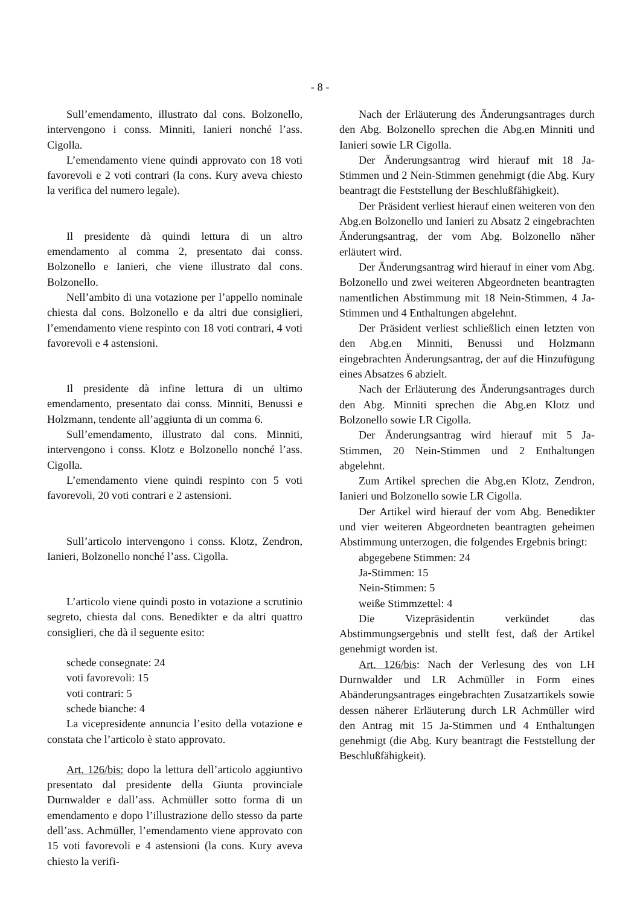- 8 -
Sull’emendamento, illustrato dal cons. Bolzonello, intervengono i conss. Minniti, Ianieri nonché l’ass. Cigolla.
L’emendamento viene quindi approvato con 18 voti favorevoli e 2 voti contrari (la cons. Kury aveva chiesto la verifica del numero legale).
Il presidente dà quindi lettura di un altro emendamento al comma 2, presentato dai conss. Bolzonello e Ianieri, che viene illustrato dal cons. Bolzonello.
Nell’ambito di una votazione per l’appello nominale chiesta dal cons. Bolzonello e da altri due consiglieri, l’emendamento viene respinto con 18 voti contrari, 4 voti favorevoli e 4 astensioni.
Il presidente dà infine lettura di un ultimo emendamento, presentato dai conss. Minniti, Benussi e Holzmann, tendente all’aggiunta di un comma 6.
Sull’emendamento, illustrato dal cons. Minniti, intervengono i conss. Klotz e Bolzonello nonché l’ass. Cigolla.
L’emendamento viene quindi respinto con 5 voti favorevoli, 20 voti contrari e 2 astensioni.
Sull’articolo intervengono i conss. Klotz, Zendron, Ianieri, Bolzonello nonché l’ass. Cigolla.
L’articolo viene quindi posto in votazione a scrutinio segreto, chiesta dal cons. Benedikter e da altri quattro consiglieri, che dà il seguente esito:
schede consegnate: 24
voti favorevoli: 15
voti contrari: 5
schede bianche: 4
La vicepresidente annuncia l’esito della votazione e constata che l’articolo è stato approvato.
Art. 126/bis: dopo la lettura dell’articolo aggiuntivo presentato dal presidente della Giunta provinciale Durnwalder e dall’ass. Achmüller sotto forma di un emendamento e dopo l’illustrazione dello stesso da parte dell’ass. Achmüller, l’emendamento viene approvato con 15 voti favorevoli e 4 astensioni (la cons. Kury aveva chiesto la verifi-
Nach der Erläuterung des Änderungsantrages durch den Abg. Bolzonello sprechen die Abg.en Minniti und Ianieri sowie LR Cigolla.
Der Änderungsantrag wird hierauf mit 18 Ja-Stimmen und 2 Nein-Stimmen genehmigt (die Abg. Kury beantragt die Feststellung der Beschlußfähigkeit).
Der Präsident verliest hierauf einen weiteren von den Abg.en Bolzonello und Ianieri zu Absatz 2 eingebrachten Änderungsantrag, der vom Abg. Bolzonello näher erläutert wird.
Der Änderungsantrag wird hierauf in einer vom Abg. Bolzonello und zwei weiteren Abgeordneten beantragten namentlichen Abstimmung mit 18 Nein-Stimmen, 4 Ja-Stimmen und 4 Enthaltungen abgelehnt.
Der Präsident verliest schließlich einen letzten von den Abg.en Minniti, Benussi und Holzmann eingebrachten Änderungsantrag, der auf die Hinzufügung eines Absatzes 6 abzielt.
Nach der Erläuterung des Änderungsantrages durch den Abg. Minniti sprechen die Abg.en Klotz und Bolzonello sowie LR Cigolla.
Der Änderungsantrag wird hierauf mit 5 Ja-Stimmen, 20 Nein-Stimmen und 2 Enthaltungen abgelehnt.
Zum Artikel sprechen die Abg.en Klotz, Zendron, Ianieri und Bolzonello sowie LR Cigolla.
Der Artikel wird hierauf der vom Abg. Benedikter und vier weiteren Abgeordneten beantragten geheimen Abstimmung unterzogen, die folgendes Ergebnis bringt:
abgegebene Stimmen: 24
Ja-Stimmen: 15
Nein-Stimmen: 5
weiße Stimmzettel: 4
Die Vizepräsidentin verkündet das Abstimmungsergebnis und stellt fest, daß der Artikel genehmigt worden ist.
Art. 126/bis: Nach der Verlesung des von LH Durnwalder und LR Achmüller in Form eines Abänderungsantrages eingebrachten Zusatzartikels sowie dessen näherer Erläuterung durch LR Achmüller wird den Antrag mit 15 Ja-Stimmen und 4 Enthaltungen genehmigt (die Abg. Kury beantragt die Feststellung der Beschlußfähigkeit).